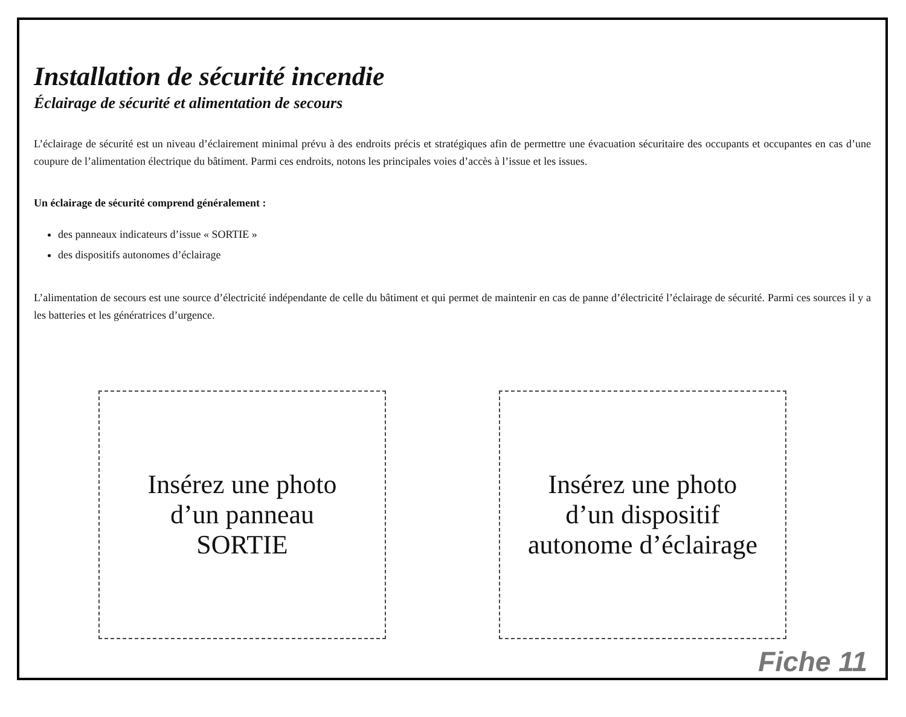Installation de sécurité incendie
Éclairage de sécurité et alimentation de secours
L’éclairage de sécurité est un niveau d’éclairement minimal prévu à des endroits précis et stratégiques afin de permettre une évacuation sécuritaire des occupants et occupantes en cas d’une coupure de l’alimentation électrique du bâtiment. Parmi ces endroits, notons les principales voies d’accès à l’issue et les issues.
Un éclairage de sécurité comprend généralement :
des panneaux indicateurs d’issue « SORTIE »
des dispositifs autonomes d’éclairage
L’alimentation de secours est une source d’électricité indépendante de celle du bâtiment et qui permet de maintenir en cas de panne d’électricité l’éclairage de sécurité. Parmi ces sources il y a les batteries et les génératrices d’urgence.
Insérez une photo
d’un panneau
SORTIE
Insérez une photo
d’un dispositif
autonome d’éclairage
Fiche 11